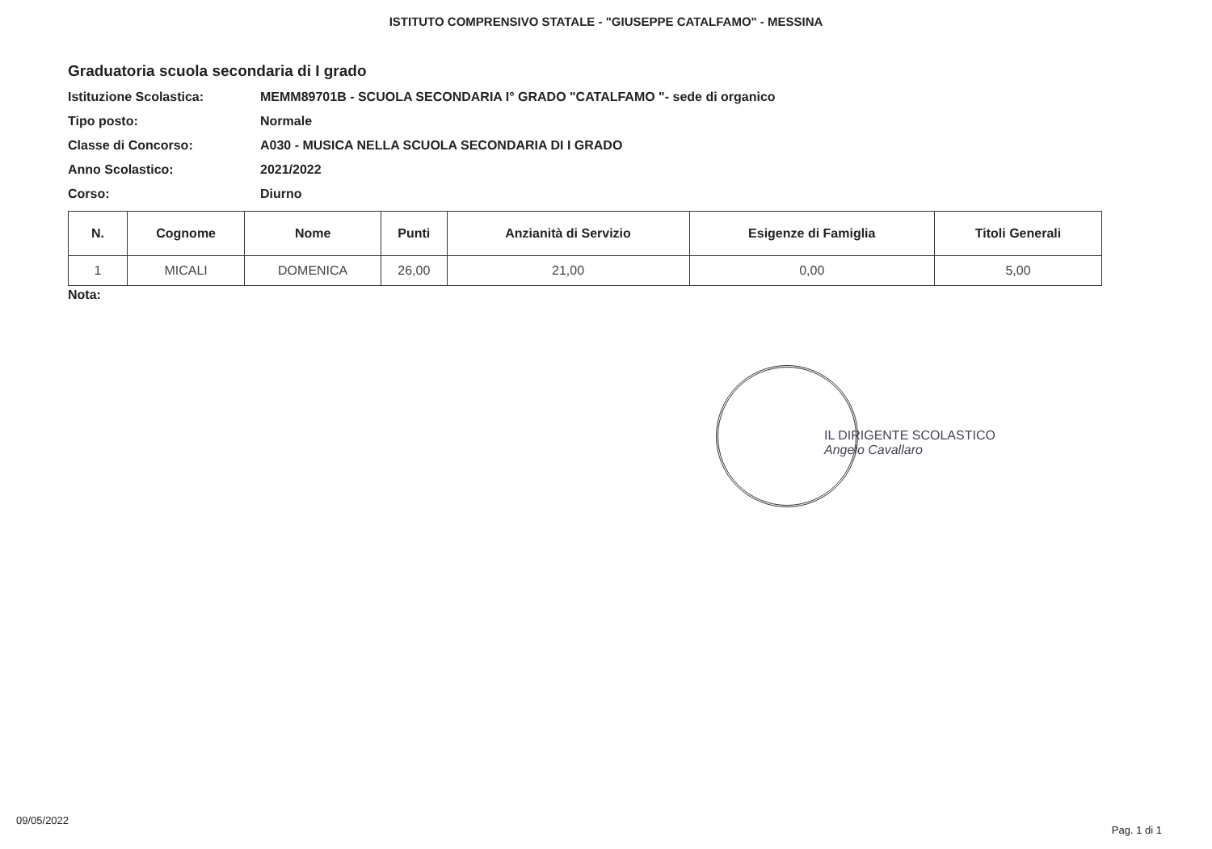ISTITUTO COMPRENSIVO STATALE - "GIUSEPPE CATALFAMO" - MESSINA
Graduatoria scuola secondaria di I grado
Istituzione Scolastica:
MEMM89701B - SCUOLA SECONDARIA I° GRADO "CATALFAMO "- sede di organico
Tipo posto:
Normale
Classe di Concorso:
A030 - MUSICA NELLA SCUOLA SECONDARIA DI I GRADO
Anno Scolastico:
2021/2022
Corso:
Diurno
| N. | Cognome | Nome | Punti | Anzianità di Servizio | Esigenze di Famiglia | Titoli Generali |
| --- | --- | --- | --- | --- | --- | --- |
| 1 | MICALI | DOMENICA | 26,00 | 21,00 | 0,00 | 5,00 |
Nota:
IL DIRIGENTE SCOLASTICO
Angelo Cavallaro
09/05/2022
Pag. 1 di 1